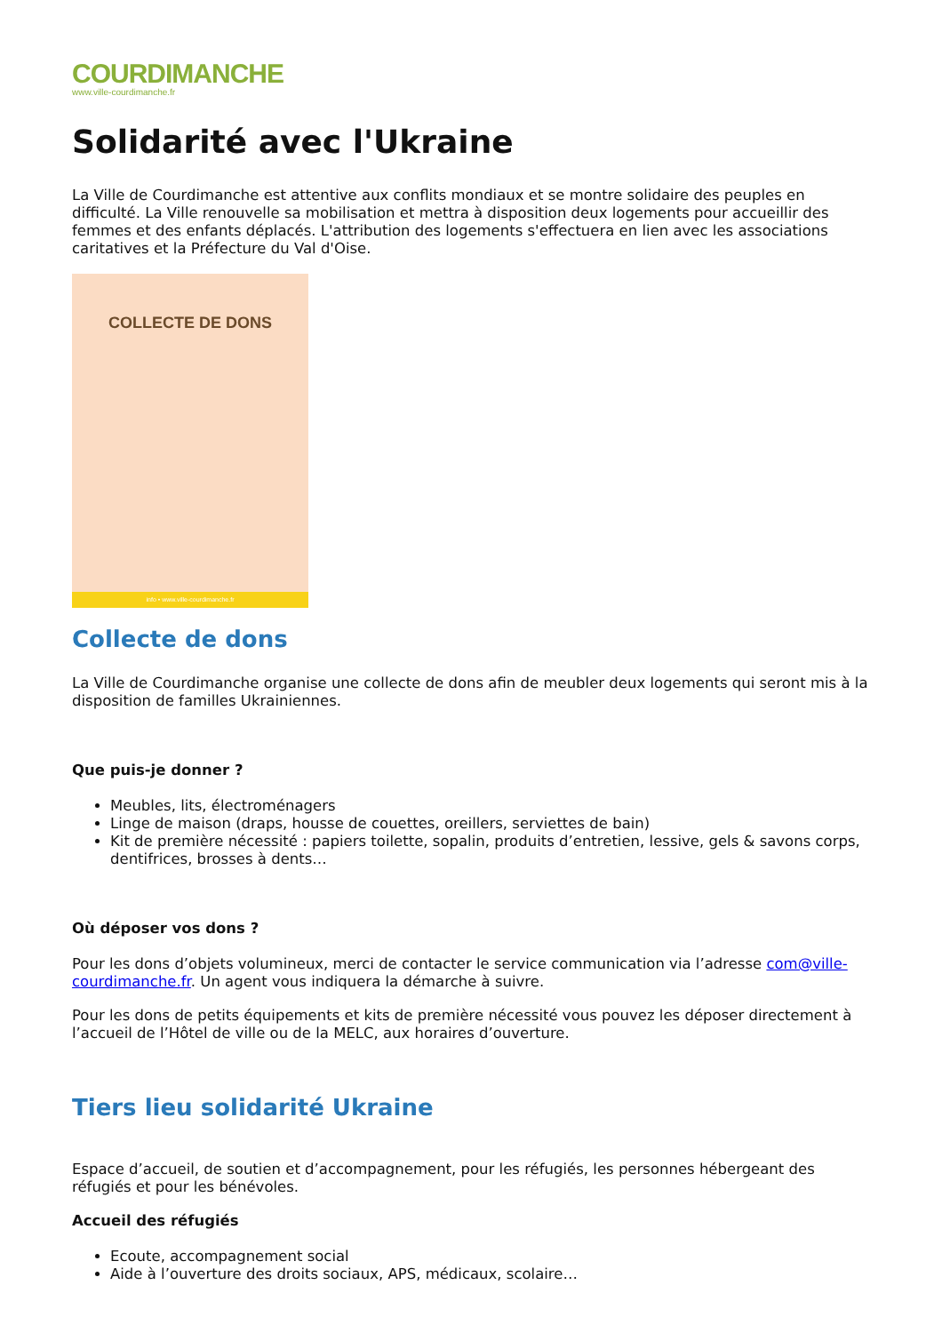COURDIMANCHE
www.ville-courdimanche.fr
Solidarité avec l'Ukraine
La Ville de Courdimanche est attentive aux conflits mondiaux et se montre solidaire des peuples en difficulté. La Ville renouvelle sa mobilisation et mettra à disposition deux logements pour accueillir des femmes et des enfants déplacés. L'attribution des logements s'effectuera en lien avec les associations caritatives et la Préfecture du Val d'Oise.
COLLECTE DE DONS
info • www.ville-courdimanche.fr
Collecte de dons
La Ville de Courdimanche organise une collecte de dons afin de meubler deux logements qui seront mis à la disposition de familles Ukrainiennes.
Que puis-je donner ?
Meubles, lits, électroménagers
Linge de maison (draps, housse de couettes, oreillers, serviettes de bain)
Kit de première nécessité : papiers toilette, sopalin, produits d’entretien, lessive, gels & savons corps, dentifrices, brosses à dents…
Où déposer vos dons ?
Pour les dons d’objets volumineux, merci de contacter le service communication via l’adresse com@ville-courdimanche.fr. Un agent vous indiquera la démarche à suivre.
Pour les dons de petits équipements et kits de première nécessité vous pouvez les déposer directement à l’accueil de l’Hôtel de ville ou de la MELC, aux horaires d’ouverture.
Tiers lieu solidarité Ukraine
Espace d’accueil, de soutien et d’accompagnement, pour les réfugiés, les personnes hébergeant des réfugiés et pour les bénévoles.
Accueil des réfugiés
Ecoute, accompagnement social
Aide à l’ouverture des droits sociaux, APS, médicaux, scolaire…